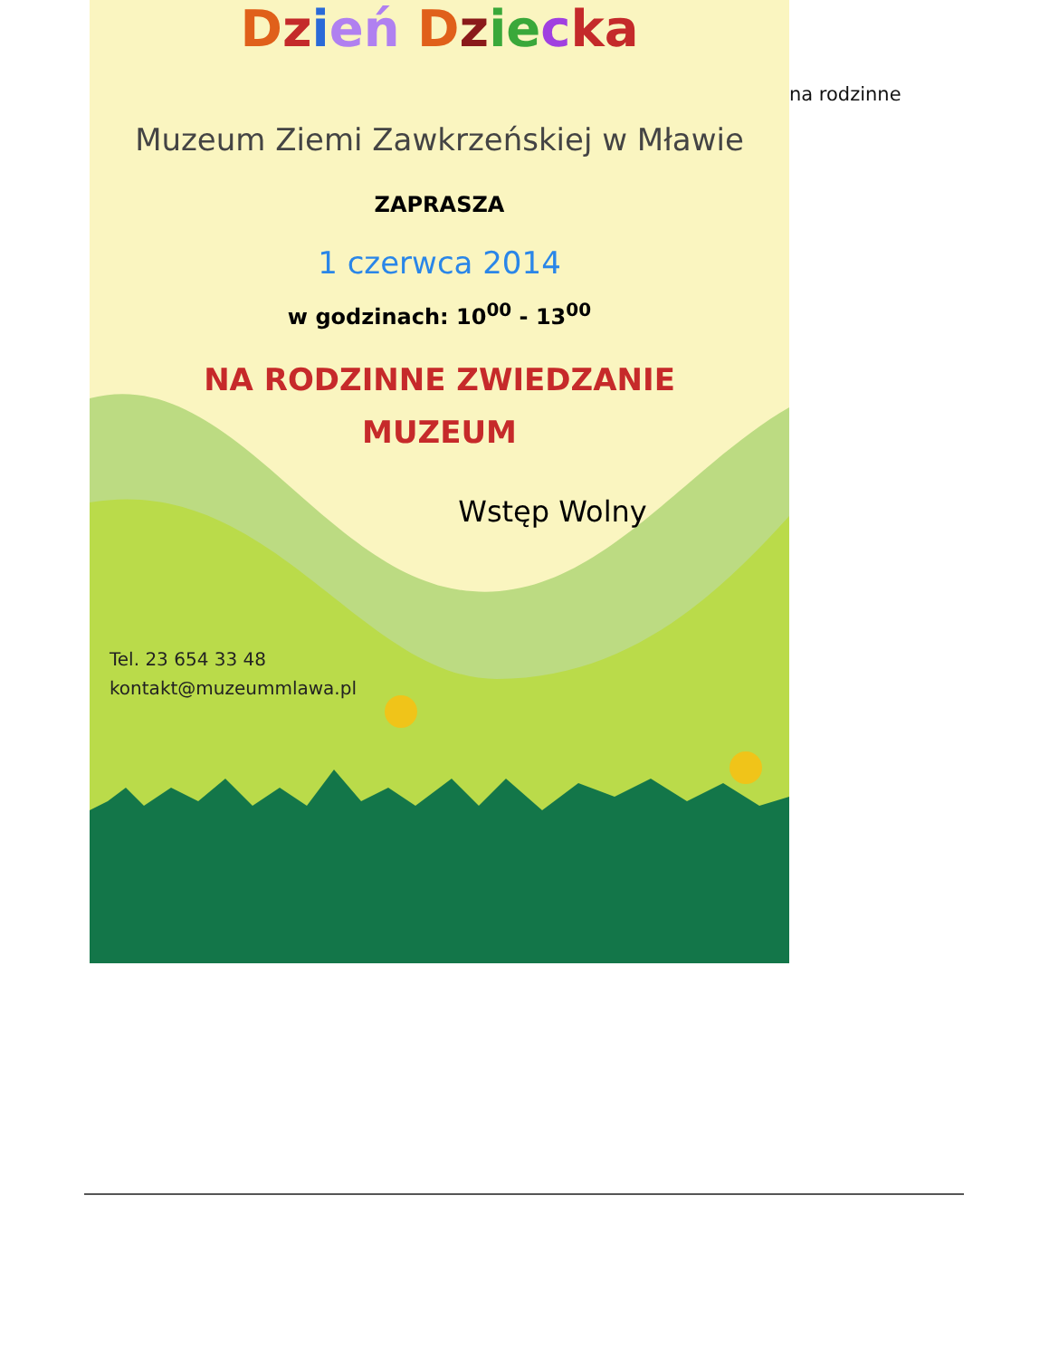Dzień Dzie cka
Muzeum Ziemi Zawkrzeńskiej w Mławie
ZAPRASZA
1 czerwca 2014
w godzinach: 10<sup>00</sup> - 13<sup>00</sup>
NA RODZINNE ZWIEDZANIE
MUZEUM
Wstęp Wolny
Tel. 23 654 33 48
kontakt@muzeummlawa.pl
na rodzinne